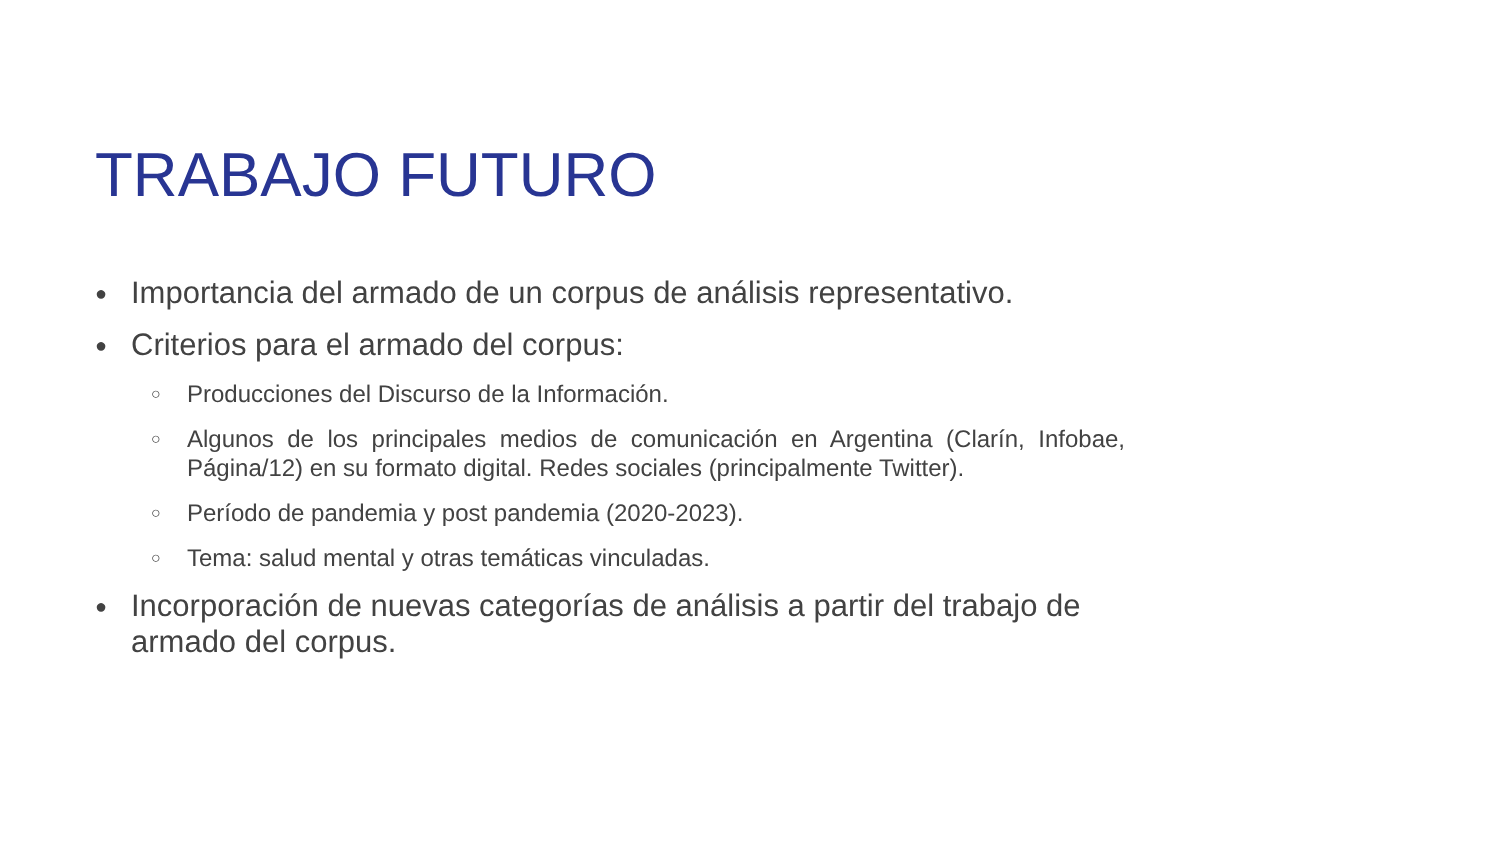TRABAJO FUTURO
● Importancia del armado de un corpus de análisis representativo.
● Criterios para el armado del corpus:
○ Producciones del Discurso de la Información.
○ Algunos de los principales medios de comunicación en Argentina (Clarín, Infobae, Página/12) en su formato digital. Redes sociales (principalmente Twitter).
○ Período de pandemia y post pandemia (2020-2023).
○ Tema: salud mental y otras temáticas vinculadas.
● Incorporación de nuevas categorías de análisis a partir del trabajo de armado del corpus.